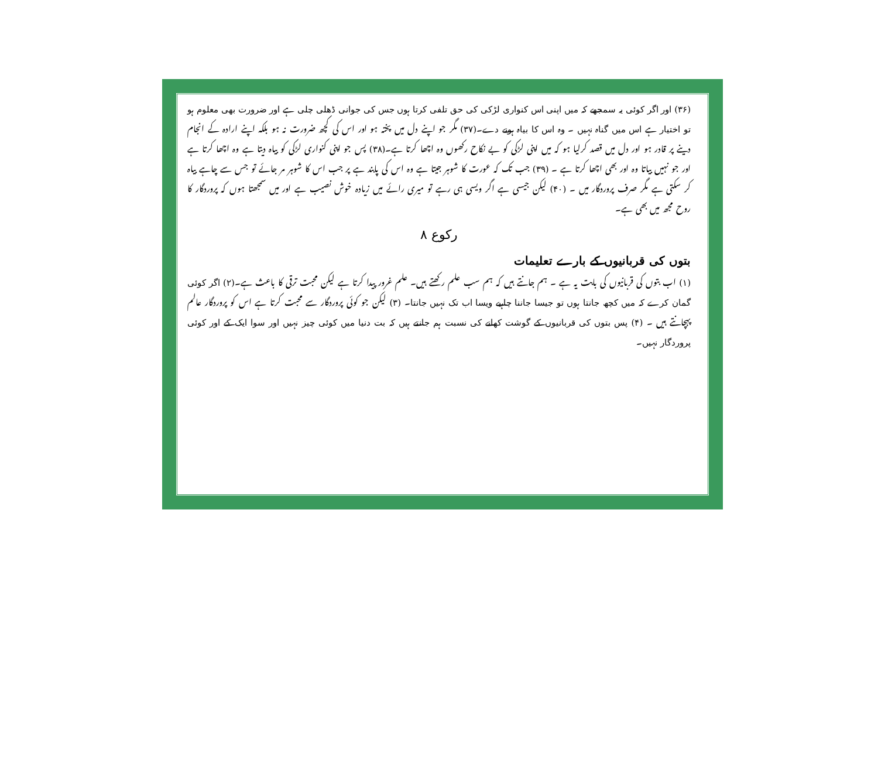(۳۶) اور اگر کوئی یہ سمجھے کہ میں اپنی اس کنواری لڑکی کی حق تلفی کرتا ہوں جس کی جوانی ڈھلی چلی ہے اور ضرورت بھی معلوم ہو تو اختیار ہے اس میں گناہ نہیں ۔ وہ اس کا بیاہ ہونے دے۔(۳۷) مگر جو اپنے دل میں پختہ ہو اور اس کی کچھ ضرورت نہ ہو بلکہ اپنے ارادہ کے انجام دینے پر قادر ہو اور دل میں قصد کرلیا ہو کہ میں اپنی لڑکی کو بے نکاح رکھوں وہ اچھا کرتا ہے۔(۳۸) پس جو اپنی کنواری لڑکی کو بیاہ دیتا ہے وہ اچھا کرتا ہے اور جو نہیں بیاتا وہ اور بھی اچھا کرتا ہے ۔ (۳۹) جب تک کہ عورت کا شوہر جیتا ہے وہ اس کی پابند ہے پر جب اس کا شوہر مر جائے تو جس سے چاہے بیاہ کر سکتی ہے مگر صرف پروردگار میں ۔ (۴۰) لیکن جیسی ہے اگر ویسی ہی رہے تو میری رائے میں زیادہ خوش نصیب ہے اور میں سمجھتا ہوں کہ پروردگار کا روح مجھ میں بھی ہے۔
رکوع ۸
بتوں کی قربانیوں کے بارے تعلیمات
(۱) اب بتوں کی قربانیوں کی بابت یہ ہے ۔ ہم جانتے ہیں کہ ہم سب علم رکھتے ہیں۔ علم غرور پیدا کرتا ہے لیکن محبت ترقی کا باعث ہے۔(۲) اگر کوئی گمان کرے کہ میں کچھ جانتا ہوں تو جیسا جاننا چاہیے ویسا اب تک نہیں جانتا۔ (۳) لیکن جو کوئی پروردگار سے محبت کرتا ہے اس کو پروردگار عالم پہچانتے ہیں ۔ (۴) پس بتوں کی قربانیوں کے گوشت کھانے کی نسبت ہم جانتے ہیں کہ بت دنیا میں کوئی چیز نہیں اور سوا ایک کے اور کوئی پروردگار نہیں۔